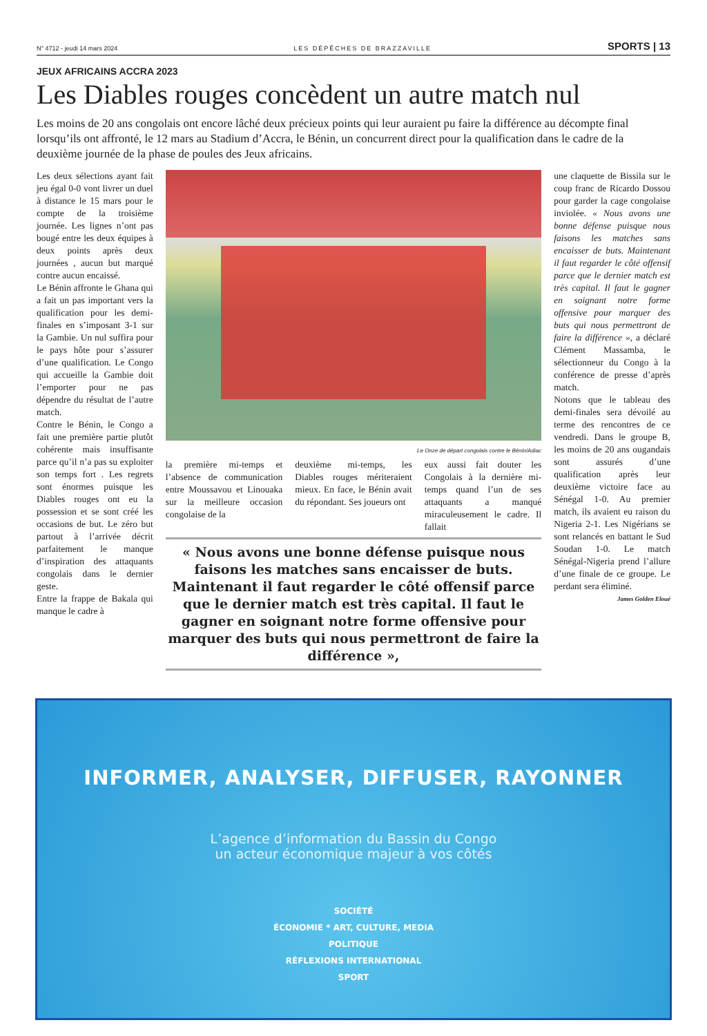N° 4712 - jeudi 14 mars 2024 LES DÉPÊCHES DE BRAZZAVILLE SPORTS | 13
JEUX AFRICAINS ACCRA 2023
Les Diables rouges concèdent un autre match nul
Les moins de 20 ans congolais ont encore lâché deux précieux points qui leur auraient pu faire la différence au décompte final lorsqu’ils ont affronté, le 12 mars au Stadium d’Accra, le Bénin, un concurrent direct pour la qualification dans le cadre de la deuxième journée de la phase de poules des Jeux africains.
Les deux sélections ayant fait jeu égal 0-0 vont livrer un duel à distance le 15 mars pour le compte de la troisième journée. Les lignes n’ont pas bougé entre les deux équipes à deux points après deux journées , aucun but marqué contre aucun encaissé.
Le Bénin affronte le Ghana qui a fait un pas important vers la qualification pour les demi-finales en s’imposant 3-1 sur la Gambie. Un nul suffira pour le pays hôte pour s’assurer d’une qualification. Le Congo qui accueille la Gambie doit l’emporter pour ne pas dépendre du résultat de l’autre match.
Contre le Bénin, le Congo a fait une première partie plutôt cohérente mais insuffisante parce qu’il n’a pas su exploiter son temps fort . Les regrets sont énormes puisque les Diables rouges ont eu la possession et se sont créé les occasions de but. Le zéro but partout à l’arrivée décrit parfaitement le manque d’inspiration des attaquants congolais dans le dernier geste.
Entre la frappe de Bakala qui manque le cadre à
Le Onze de départ congolais contre le Bénin/Adiac
la première mi-temps et l’absence de communication entre Moussavou et Linouaka sur la meilleure occasion congolaise de la
deuxième mi-temps, les Diables rouges mériteraient mieux. En face, le Bénin avait du répondant. Ses joueurs ont
eux aussi fait douter les Congolais à la dernière mi-temps quand l’un de ses attaquants a manqué miraculeusement le cadre. Il fallait
« Nous avons une bonne défense puisque nous faisons les matches sans encaisser de buts. Maintenant il faut regarder le côté offensif parce que le dernier match est très capital. Il faut le gagner en soignant notre forme offensive pour marquer des buts qui nous permettront de faire la différence »,
une claquette de Bissila sur le coup franc de Ricardo Dossou pour garder la cage congolaise inviolée. « Nous avons une bonne défense puisque nous faisons les matches sans encaisser de buts. Maintenant il faut regarder le côté offensif parce que le dernier match est très capital. Il faut le gagner en soignant notre forme offensive pour marquer des buts qui nous permettront de faire la différence », a déclaré Clément Massamba, le sélectionneur du Congo à la conférence de presse d’après match.
Notons que le tableau des demi-finales sera dévoilé au terme des rencontres de ce vendredi. Dans le groupe B, les moins de 20 ans ougandais sont assurés d’une qualification après leur deuxième victoire face au Sénégal 1-0. Au premier match, ils avaient eu raison du Nigeria 2-1. Les Nigérians se sont relancés en battant le Sud Soudan 1-0. Le match Sénégal-Nigeria prend l’allure d’une finale de ce groupe. Le perdant sera éliminé.
James Golden Eloué
INFORMER, ANALYSER, DIFFUSER, RAYONNER
L’agence d’information du Bassin du Congo
un acteur économique majeur à vos côtés
SOCIÉTÉ
ÉCONOMIE * ART, CULTURE, MEDIA
POLITIQUE
RÉFLEXIONS INTERNATIONAL
SPORT